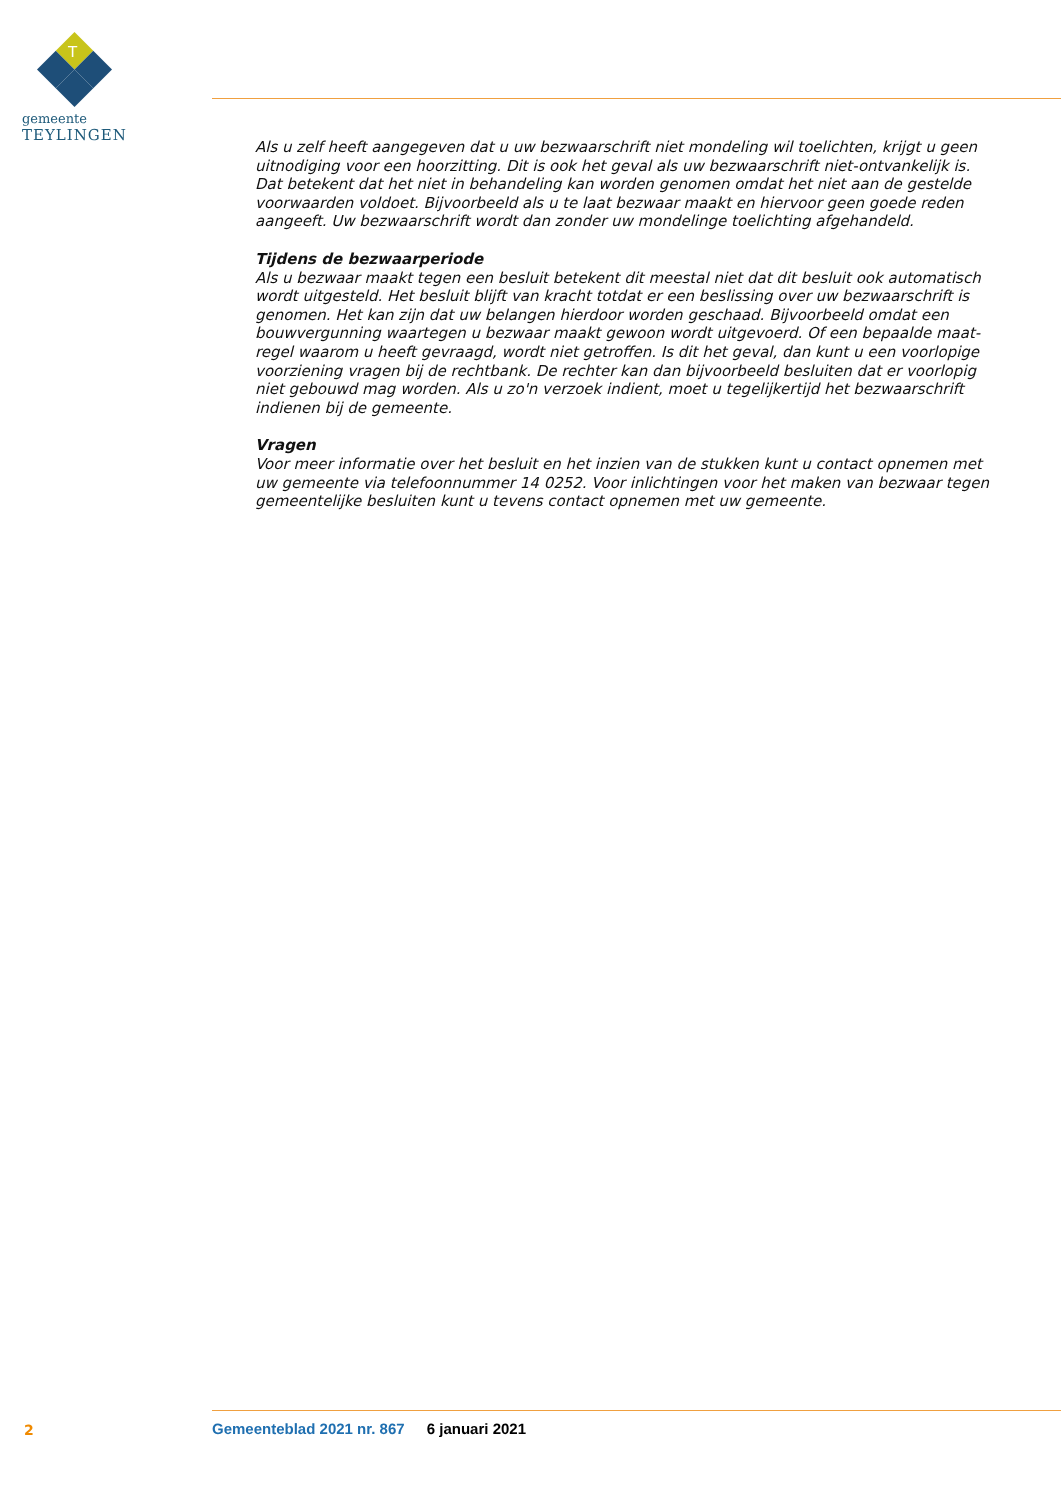T
gemeente
TEYLINGEN
Als u zelf heeft aangegeven dat u uw bezwaarschrift niet mondeling wil toelichten, krijgt u geen uitnodiging voor een hoorzitting. Dit is ook het geval als uw bezwaarschrift niet-ontvankelijk is. Dat betekent dat het niet in behandeling kan worden genomen omdat het niet aan de gestelde voorwaarden voldoet. Bijvoorbeeld als u te laat bezwaar maakt en hiervoor geen goede reden aangeeft. Uw bezwaarschrift wordt dan zonder uw mondelinge toelichting afgehandeld.
Tijdens de bezwaarperiode
Als u bezwaar maakt tegen een besluit betekent dit meestal niet dat dit besluit ook automatisch wordt uitgesteld. Het besluit blijft van kracht totdat er een beslissing over uw bezwaarschrift is genomen. Het kan zijn dat uw belangen hierdoor worden geschaad. Bijvoorbeeld omdat een bouwvergunning waartegen u bezwaar maakt gewoon wordt uitgevoerd. Of een bepaalde maat-regel waarom u heeft gevraagd, wordt niet getroffen. Is dit het geval, dan kunt u een voorlopige voorziening vragen bij de rechtbank. De rechter kan dan bijvoorbeeld besluiten dat er voorlopig niet gebouwd mag worden. Als u zo'n verzoek indient, moet u tegelijkertijd het bezwaarschrift indienen bij de gemeente.
Vragen
Voor meer informatie over het besluit en het inzien van de stukken kunt u contact opnemen met uw gemeente via telefoonnummer 14 0252. Voor inlichtingen voor het maken van bezwaar tegen gemeentelijke besluiten kunt u tevens contact opnemen met uw gemeente.
2
Gemeenteblad 2021 nr. 867 6 januari 2021